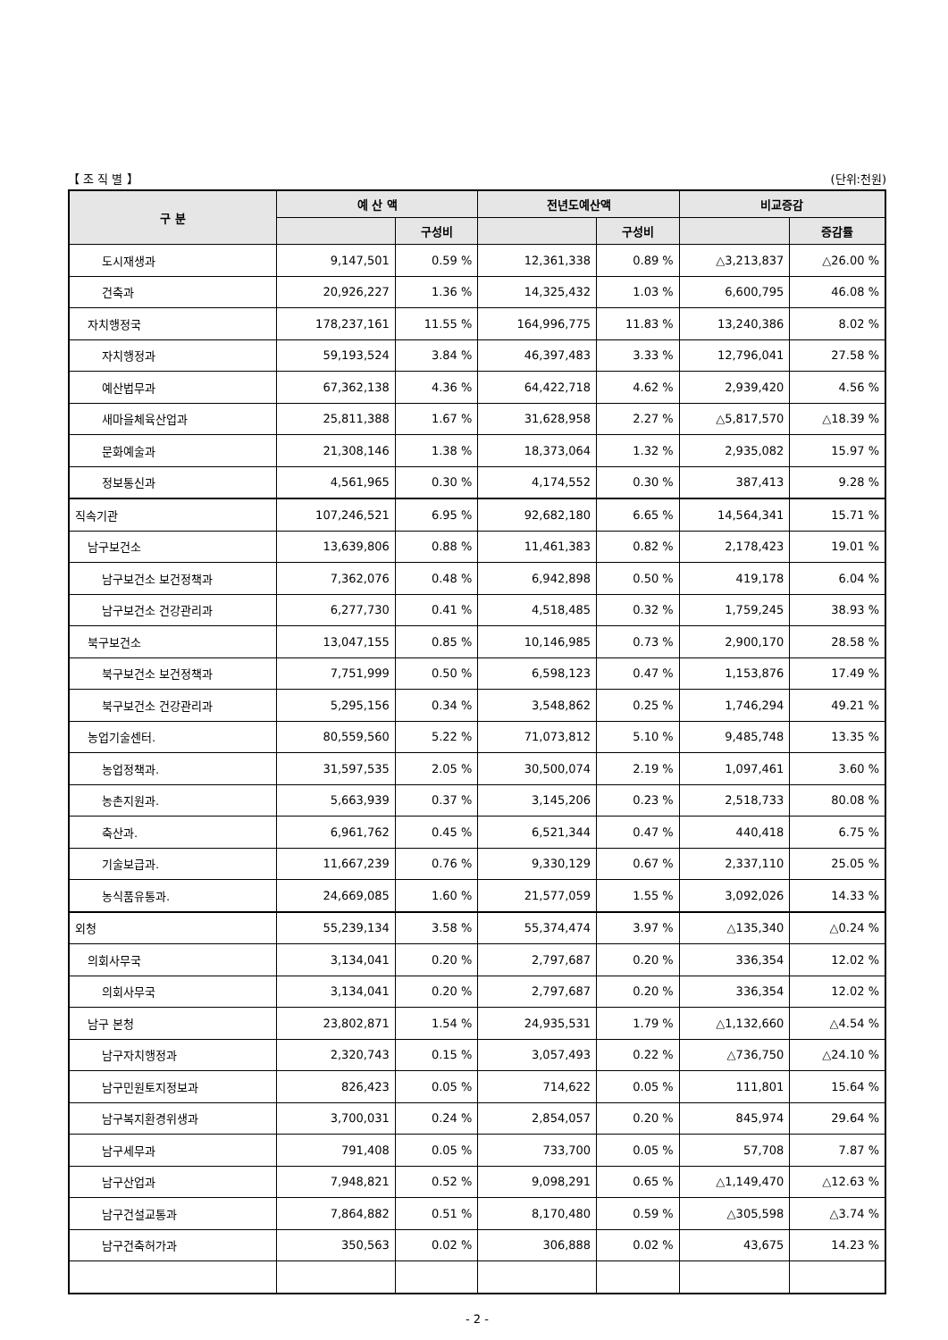【 조 직 별 】 (단위:천원)
| 구 분 | 예 산 액 | | 전년도예산액 | | 비교증감 | |
| --- | --- | --- | --- | --- | --- | --- |
| | | 구성비 | | 구성비 | | 증감률 |
| 도시재생과 | 9,147,501 | 0.59 % | 12,361,338 | 0.89 % | △3,213,837 | △26.00 % |
| 건축과 | 20,926,227 | 1.36 % | 14,325,432 | 1.03 % | 6,600,795 | 46.08 % |
| 자치행정국 | 178,237,161 | 11.55 % | 164,996,775 | 11.83 % | 13,240,386 | 8.02 % |
| 자치행정과 | 59,193,524 | 3.84 % | 46,397,483 | 3.33 % | 12,796,041 | 27.58 % |
| 예산법무과 | 67,362,138 | 4.36 % | 64,422,718 | 4.62 % | 2,939,420 | 4.56 % |
| 새마을체육산업과 | 25,811,388 | 1.67 % | 31,628,958 | 2.27 % | △5,817,570 | △18.39 % |
| 문화예술과 | 21,308,146 | 1.38 % | 18,373,064 | 1.32 % | 2,935,082 | 15.97 % |
| 정보통신과 | 4,561,965 | 0.30 % | 4,174,552 | 0.30 % | 387,413 | 9.28 % |
| 직속기관 | 107,246,521 | 6.95 % | 92,682,180 | 6.65 % | 14,564,341 | 15.71 % |
| 남구보건소 | 13,639,806 | 0.88 % | 11,461,383 | 0.82 % | 2,178,423 | 19.01 % |
| 남구보건소 보건정책과 | 7,362,076 | 0.48 % | 6,942,898 | 0.50 % | 419,178 | 6.04 % |
| 남구보건소 건강관리과 | 6,277,730 | 0.41 % | 4,518,485 | 0.32 % | 1,759,245 | 38.93 % |
| 북구보건소 | 13,047,155 | 0.85 % | 10,146,985 | 0.73 % | 2,900,170 | 28.58 % |
| 북구보건소 보건정책과 | 7,751,999 | 0.50 % | 6,598,123 | 0.47 % | 1,153,876 | 17.49 % |
| 북구보건소 건강관리과 | 5,295,156 | 0.34 % | 3,548,862 | 0.25 % | 1,746,294 | 49.21 % |
| 농업기술센터. | 80,559,560 | 5.22 % | 71,073,812 | 5.10 % | 9,485,748 | 13.35 % |
| 농업정책과. | 31,597,535 | 2.05 % | 30,500,074 | 2.19 % | 1,097,461 | 3.60 % |
| 농촌지원과. | 5,663,939 | 0.37 % | 3,145,206 | 0.23 % | 2,518,733 | 80.08 % |
| 축산과. | 6,961,762 | 0.45 % | 6,521,344 | 0.47 % | 440,418 | 6.75 % |
| 기술보급과. | 11,667,239 | 0.76 % | 9,330,129 | 0.67 % | 2,337,110 | 25.05 % |
| 농식품유통과. | 24,669,085 | 1.60 % | 21,577,059 | 1.55 % | 3,092,026 | 14.33 % |
| 외청 | 55,239,134 | 3.58 % | 55,374,474 | 3.97 % | △135,340 | △0.24 % |
| 의회사무국 | 3,134,041 | 0.20 % | 2,797,687 | 0.20 % | 336,354 | 12.02 % |
| 의회사무국 | 3,134,041 | 0.20 % | 2,797,687 | 0.20 % | 336,354 | 12.02 % |
| 남구 본청 | 23,802,871 | 1.54 % | 24,935,531 | 1.79 % | △1,132,660 | △4.54 % |
| 남구자치행정과 | 2,320,743 | 0.15 % | 3,057,493 | 0.22 % | △736,750 | △24.10 % |
| 남구민원토지정보과 | 826,423 | 0.05 % | 714,622 | 0.05 % | 111,801 | 15.64 % |
| 남구복지환경위생과 | 3,700,031 | 0.24 % | 2,854,057 | 0.20 % | 845,974 | 29.64 % |
| 남구세무과 | 791,408 | 0.05 % | 733,700 | 0.05 % | 57,708 | 7.87 % |
| 남구산업과 | 7,948,821 | 0.52 % | 9,098,291 | 0.65 % | △1,149,470 | △12.63 % |
| 남구건설교통과 | 7,864,882 | 0.51 % | 8,170,480 | 0.59 % | △305,598 | △3.74 % |
| 남구건축허가과 | 350,563 | 0.02 % | 306,888 | 0.02 % | 43,675 | 14.23 % |
- 2 -